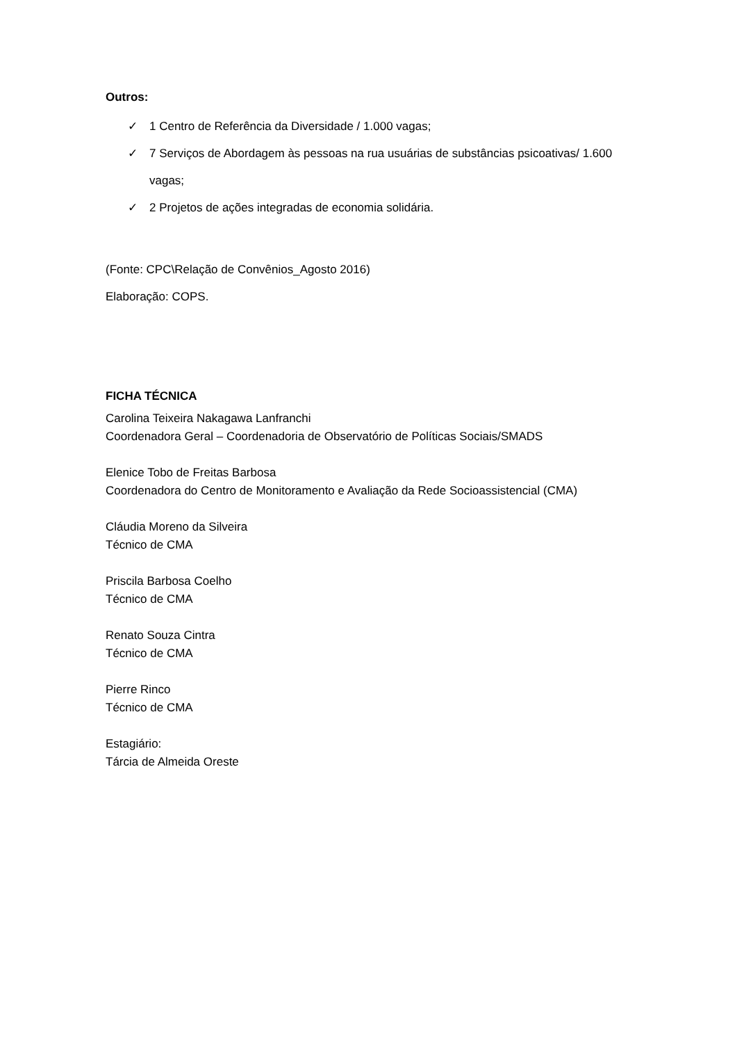Outros:
✓ 1 Centro de Referência da Diversidade / 1.000 vagas;
✓ 7 Serviços de Abordagem às pessoas na rua usuárias de substâncias psicoativas/ 1.600 vagas;
✓ 2 Projetos de ações integradas de economia solidária.
(Fonte: CPC\Relação de Convênios_Agosto 2016)
Elaboração: COPS.
FICHA TÉCNICA
Carolina Teixeira Nakagawa Lanfranchi
Coordenadora Geral – Coordenadoria de Observatório de Políticas Sociais/SMADS
Elenice Tobo de Freitas Barbosa
Coordenadora do Centro de Monitoramento e Avaliação da Rede Socioassistencial (CMA)
Cláudia Moreno da Silveira
Técnico de CMA
Priscila Barbosa Coelho
Técnico de CMA
Renato Souza Cintra
Técnico de CMA
Pierre Rinco
Técnico de CMA
Estagiário:
Tárcia de Almeida Oreste